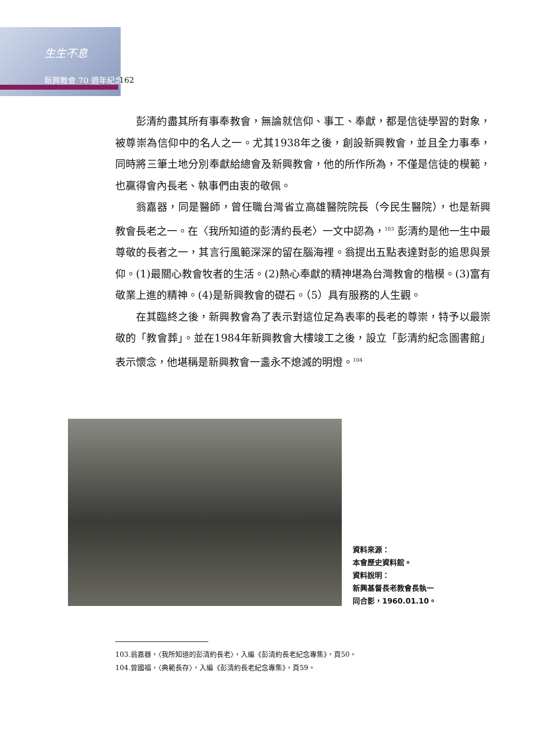生生不息
新興教會 70 週年紀念 162
彭清約盡其所有事奉教會，無論就信仰、事工、奉獻，都是信徒學習的對象，被尊崇為信仰中的名人之一。尤其1938年之後，創設新興教會，並且全力事奉，同時將三筆土地分別奉獻給總會及新興教會，他的所作所為，不僅是信徒的模範，也贏得會內長老、執事們由衷的敬佩。
翁嘉器，同是醫師，曾任職台灣省立高雄醫院院長（今民生醫院），也是新興教會長老之一。在〈我所知道的彭清約長老〉一文中認為，<sup>103</sup> 彭清約是他一生中最尊敬的長者之一，其言行風範深深的留在腦海裡。翁提出五點表達對彭的追思與景仰。(1)最關心教會牧者的生活。(2)熱心奉獻的精神堪為台灣教會的楷模。(3)富有敬業上進的精神。(4)是新興教會的礎石。（5）具有服務的人生觀。
在其臨終之後，新興教會為了表示對這位足為表率的長老的尊崇，特予以最崇敬的「教會葬」。並在1984年新興教會大樓竣工之後，設立「彭清約紀念圖書館」表示懷念，他堪稱是新興教會一盞永不熄滅的明燈。<sup>104</sup>
資料來源：
本會歷史資料館。
資料說明：
新興基督長老教會長執一
同合影，1960.01.10。
103.翁嘉器，〈我所知道的彭清約長老〉，入編《彭清約長老紀念專集》，頁50。
104.曾國福，〈典範長存〉，入編《彭清約長老紀念專集》，頁59。